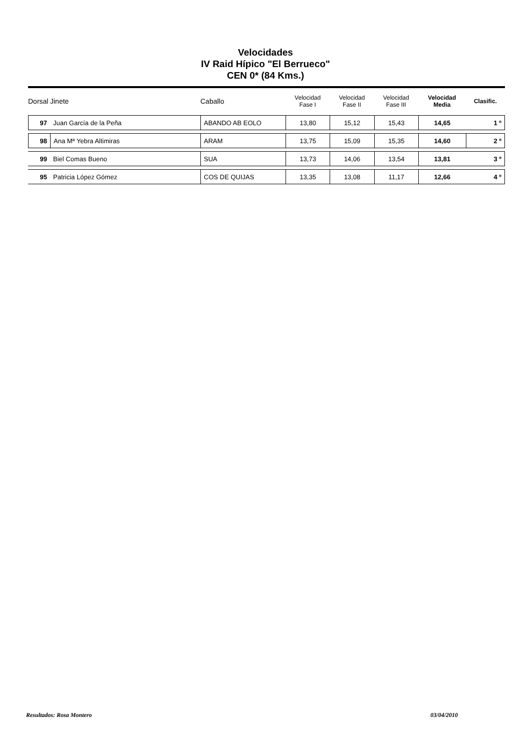Velocidades
IV Raid Hípico "El Berrueco"
CEN 0* (84 Kms.)
| Dorsal | Jinete | Caballo | Velocidad Fase I | Velocidad Fase II | Velocidad Fase III | Velocidad Media | Clasific. |
| --- | --- | --- | --- | --- | --- | --- | --- |
| 97 | Juan García de la Peña | ABANDO AB EOLO | 13,80 | 15,12 | 15,43 | 14,65 | 1 º |
| 98 | Ana Mª Yebra Altimiras | ARAM | 13,75 | 15,09 | 15,35 | 14,60 | 2 º |
| 99 | Biel Comas Bueno | SUA | 13,73 | 14,06 | 13,54 | 13,81 | 3 º |
| 95 | Patricia López Gómez | COS DE QUIJAS | 13,35 | 13,08 | 11,17 | 12,66 | 4 º |
Resultados: Rosa Montero 03/04/2010